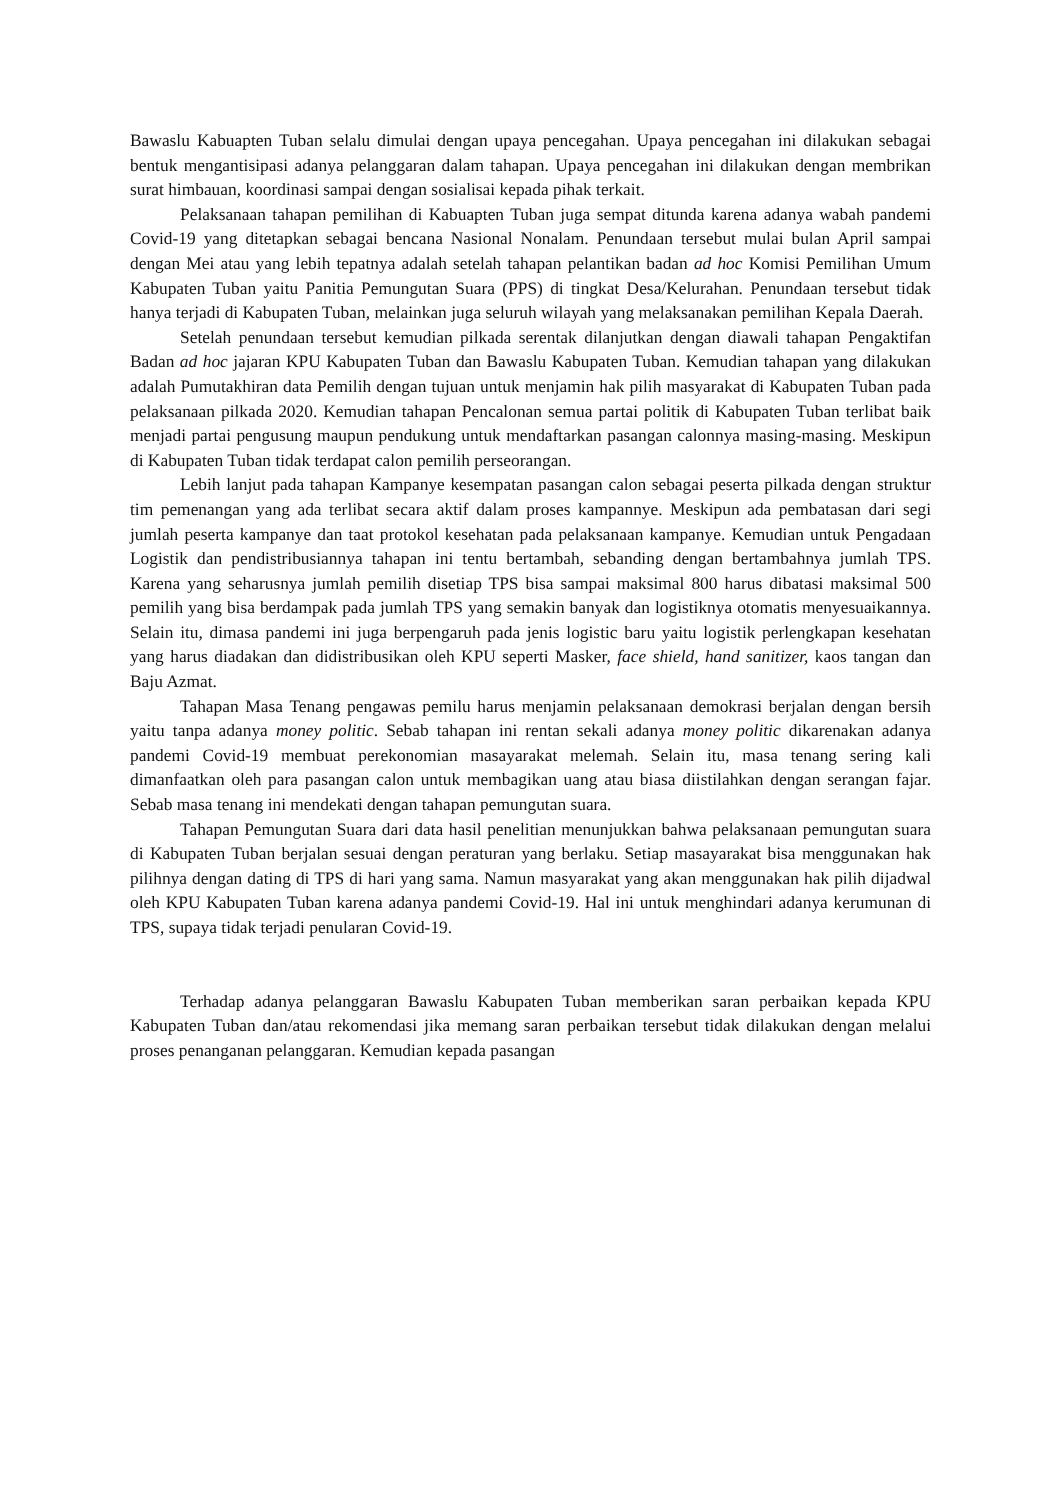Bawaslu Kabuapten Tuban selalu dimulai dengan upaya pencegahan. Upaya pencegahan ini dilakukan sebagai bentuk mengantisipasi adanya pelanggaran dalam tahapan. Upaya pencegahan ini dilakukan dengan membrikan surat himbauan, koordinasi sampai dengan sosialisai kepada pihak terkait.
Pelaksanaan tahapan pemilihan di Kabuapten Tuban juga sempat ditunda karena adanya wabah pandemi Covid-19 yang ditetapkan sebagai bencana Nasional Nonalam. Penundaan tersebut mulai bulan April sampai dengan Mei atau yang lebih tepatnya adalah setelah tahapan pelantikan badan ad hoc Komisi Pemilihan Umum Kabupaten Tuban yaitu Panitia Pemungutan Suara (PPS) di tingkat Desa/Kelurahan. Penundaan tersebut tidak hanya terjadi di Kabupaten Tuban, melainkan juga seluruh wilayah yang melaksanakan pemilihan Kepala Daerah.
Setelah penundaan tersebut kemudian pilkada serentak dilanjutkan dengan diawali tahapan Pengaktifan Badan ad hoc jajaran KPU Kabupaten Tuban dan Bawaslu Kabupaten Tuban. Kemudian tahapan yang dilakukan adalah Pumutakhiran data Pemilih dengan tujuan untuk menjamin hak pilih masyarakat di Kabupaten Tuban pada pelaksanaan pilkada 2020. Kemudian tahapan Pencalonan semua partai politik di Kabupaten Tuban terlibat baik menjadi partai pengusung maupun pendukung untuk mendaftarkan pasangan calonnya masing-masing. Meskipun di Kabupaten Tuban tidak terdapat calon pemilih perseorangan.
Lebih lanjut pada tahapan Kampanye kesempatan pasangan calon sebagai peserta pilkada dengan struktur tim pemenangan yang ada terlibat secara aktif dalam proses kampannye. Meskipun ada pembatasan dari segi jumlah peserta kampanye dan taat protokol kesehatan pada pelaksanaan kampanye. Kemudian untuk Pengadaan Logistik dan pendistribusiannya tahapan ini tentu bertambah, sebanding dengan bertambahnya jumlah TPS. Karena yang seharusnya jumlah pemilih disetiap TPS bisa sampai maksimal 800 harus dibatasi maksimal 500 pemilih yang bisa berdampak pada jumlah TPS yang semakin banyak dan logistiknya otomatis menyesuaikannya. Selain itu, dimasa pandemi ini juga berpengaruh pada jenis logistic baru yaitu logistik perlengkapan kesehatan yang harus diadakan dan didistribusikan oleh KPU seperti Masker, face shield, hand sanitizer, kaos tangan dan Baju Azmat.
Tahapan Masa Tenang pengawas pemilu harus menjamin pelaksanaan demokrasi berjalan dengan bersih yaitu tanpa adanya money politic. Sebab tahapan ini rentan sekali adanya money politic dikarenakan adanya pandemi Covid-19 membuat perekonomian masayarakat melemah. Selain itu, masa tenang sering kali dimanfaatkan oleh para pasangan calon untuk membagikan uang atau biasa diistilahkan dengan serangan fajar. Sebab masa tenang ini mendekati dengan tahapan pemungutan suara.
Tahapan Pemungutan Suara dari data hasil penelitian menunjukkan bahwa pelaksanaan pemungutan suara di Kabupaten Tuban berjalan sesuai dengan peraturan yang berlaku. Setiap masayarakat bisa menggunakan hak pilihnya dengan dating di TPS di hari yang sama. Namun masyarakat yang akan menggunakan hak pilih dijadwal oleh KPU Kabupaten Tuban karena adanya pandemi Covid-19. Hal ini untuk menghindari adanya kerumunan di TPS, supaya tidak terjadi penularan Covid-19.
Terhadap adanya pelanggaran Bawaslu Kabupaten Tuban memberikan saran perbaikan kepada KPU Kabupaten Tuban dan/atau rekomendasi jika memang saran perbaikan tersebut tidak dilakukan dengan melalui proses penanganan pelanggaran. Kemudian kepada pasangan